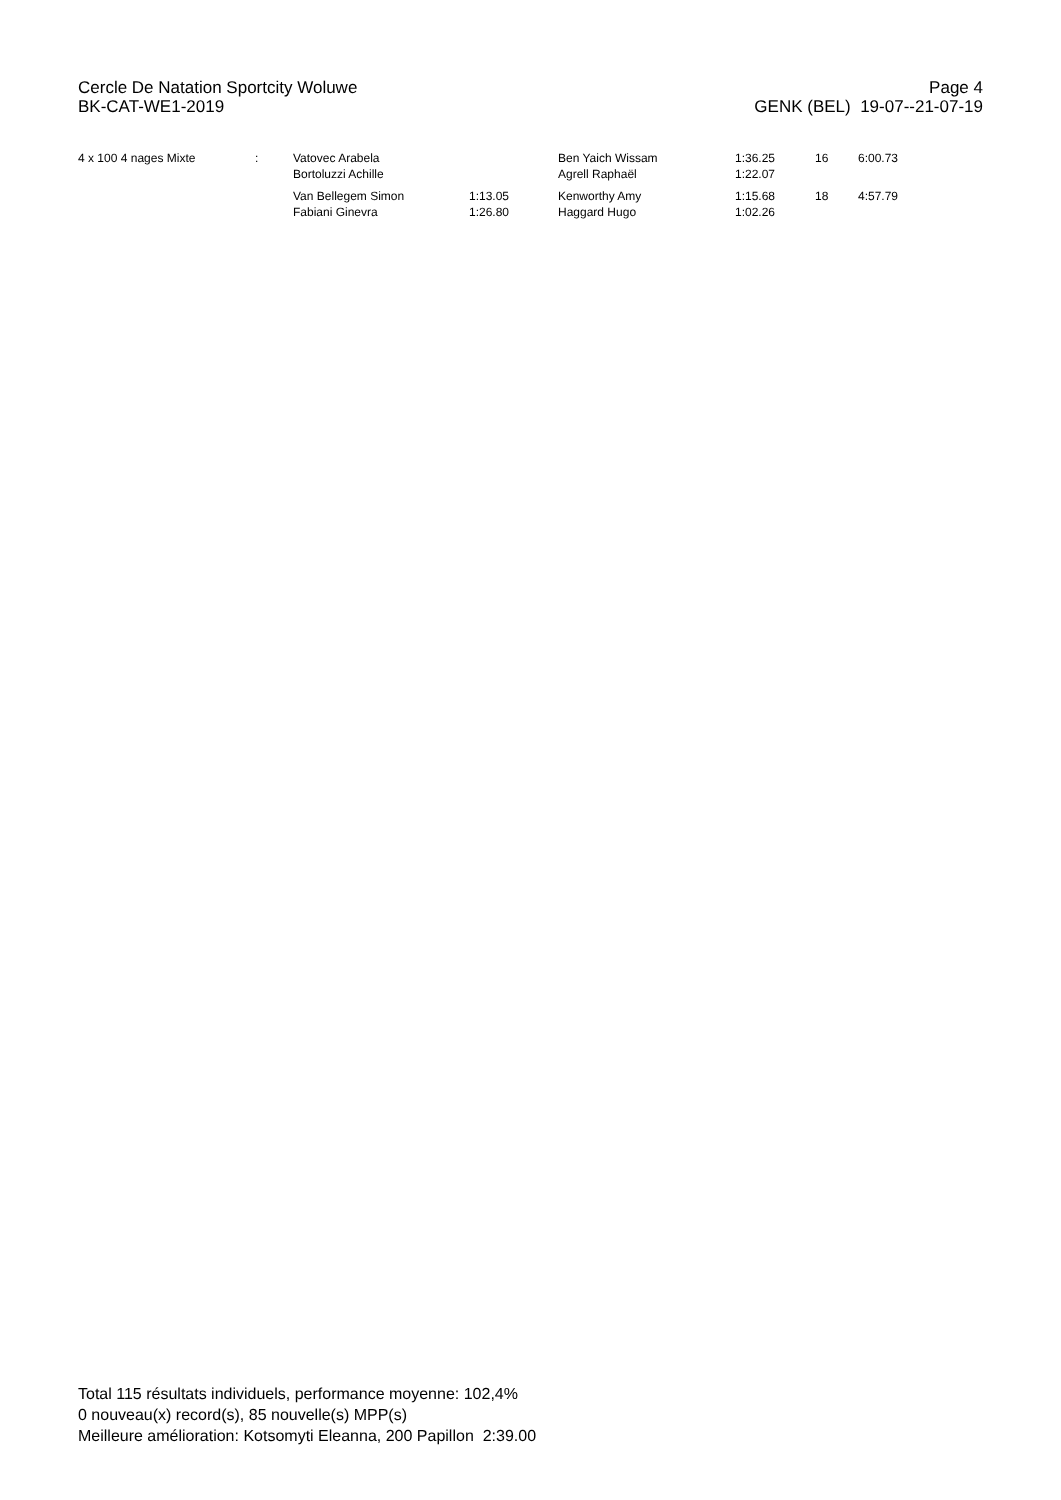Cercle De Natation Sportcity Woluwe Page 4
BK-CAT-WE1-2019 GENK (BEL) 19-07--21-07-19
| 4 x 100 4 nages Mixte | : | Vatovec Arabela Bortoluzzi Achille | | Ben Yaich Wissam Agrell Raphaël | 1:36.25 1:22.07 | 16 | 6:00.73 |
| | | Van Bellegem Simon Fabiani Ginevra | 1:13.05 1:26.80 | Kenworthy Amy Haggard Hugo | 1:15.68 1:02.26 | 18 | 4:57.79 |
Total 115 résultats individuels, performance moyenne: 102,4%
0 nouveau(x) record(s), 85 nouvelle(s) MPP(s)
Meilleure amélioration: Kotsomyti Eleanna, 200 Papillon 2:39.00